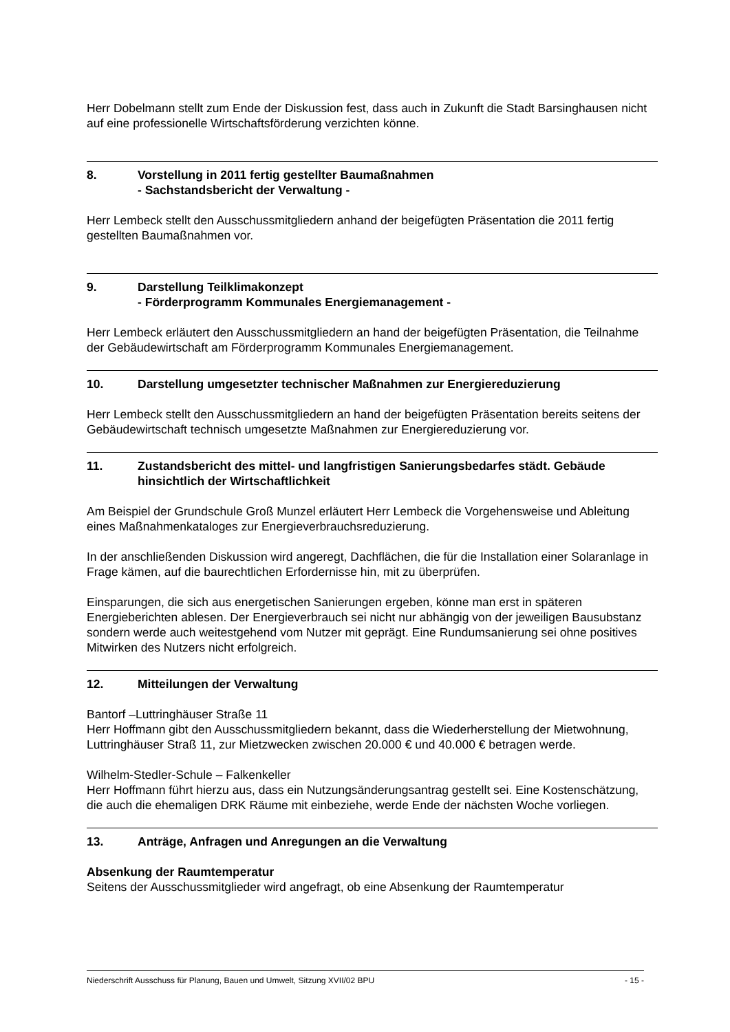Herr Dobelmann stellt zum Ende der Diskussion fest, dass auch in Zukunft die Stadt Barsinghausen nicht auf eine professionelle Wirtschaftsförderung verzichten könne.
8. Vorstellung in 2011 fertig gestellter Baumaßnahmen
- Sachstandsbericht der Verwaltung -
Herr Lembeck stellt den Ausschussmitgliedern anhand der beigefügten Präsentation die 2011 fertig gestellten Baumaßnahmen vor.
9. Darstellung Teilklimakonzept
- Förderprogramm Kommunales Energiemanagement -
Herr Lembeck erläutert den Ausschussmitgliedern an hand der beigefügten Präsentation, die Teilnahme der Gebäudewirtschaft am Förderprogramm Kommunales Energiemanagement.
10. Darstellung umgesetzter technischer Maßnahmen zur Energiereduzierung
Herr Lembeck stellt den Ausschussmitgliedern an hand der beigefügten Präsentation bereits seitens der Gebäudewirtschaft technisch umgesetzte Maßnahmen zur Energiereduzierung vor.
11. Zustandsbericht des mittel- und langfristigen Sanierungsbedarfes städt. Gebäude hinsichtlich der Wirtschaftlichkeit
Am Beispiel der Grundschule Groß Munzel erläutert Herr Lembeck die Vorgehensweise und Ableitung eines Maßnahmenkataloges zur Energieverbrauchsreduzierung.
In der anschließenden Diskussion wird angeregt, Dachflächen, die für die Installation einer Solaranlage in Frage kämen, auf die baurechtlichen Erfordernisse hin, mit zu überprüfen.
Einsparungen, die sich aus energetischen Sanierungen ergeben, könne man erst in späteren Energieberichten ablesen. Der Energieverbrauch sei nicht nur abhängig von der jeweiligen Bausubstanz sondern werde auch weitestgehend vom Nutzer mit geprägt. Eine Rundumsanierung sei ohne positives Mitwirken des Nutzers nicht erfolgreich.
12. Mitteilungen der Verwaltung
Bantorf –Luttringhäuser Straße 11
Herr Hoffmann gibt den Ausschussmitgliedern bekannt, dass die Wiederherstellung der Mietwohnung, Luttringhäuser Straß 11, zur Mietzwecken zwischen 20.000 € und 40.000 € betragen werde.
Wilhelm-Stedler-Schule – Falkenkeller
Herr Hoffmann führt hierzu aus, dass ein Nutzungsänderungsantrag gestellt sei. Eine Kostenschätzung, die auch die ehemaligen DRK Räume mit einbeziehe, werde Ende der nächsten Woche vorliegen.
13. Anträge, Anfragen und Anregungen an die Verwaltung
Absenkung der Raumtemperatur
Seitens der Ausschussmitglieder wird angefragt, ob eine Absenkung der Raumtemperatur
Niederschrift Ausschuss für Planung, Bauen und Umwelt, Sitzung XVII/02 BPU - 15 -